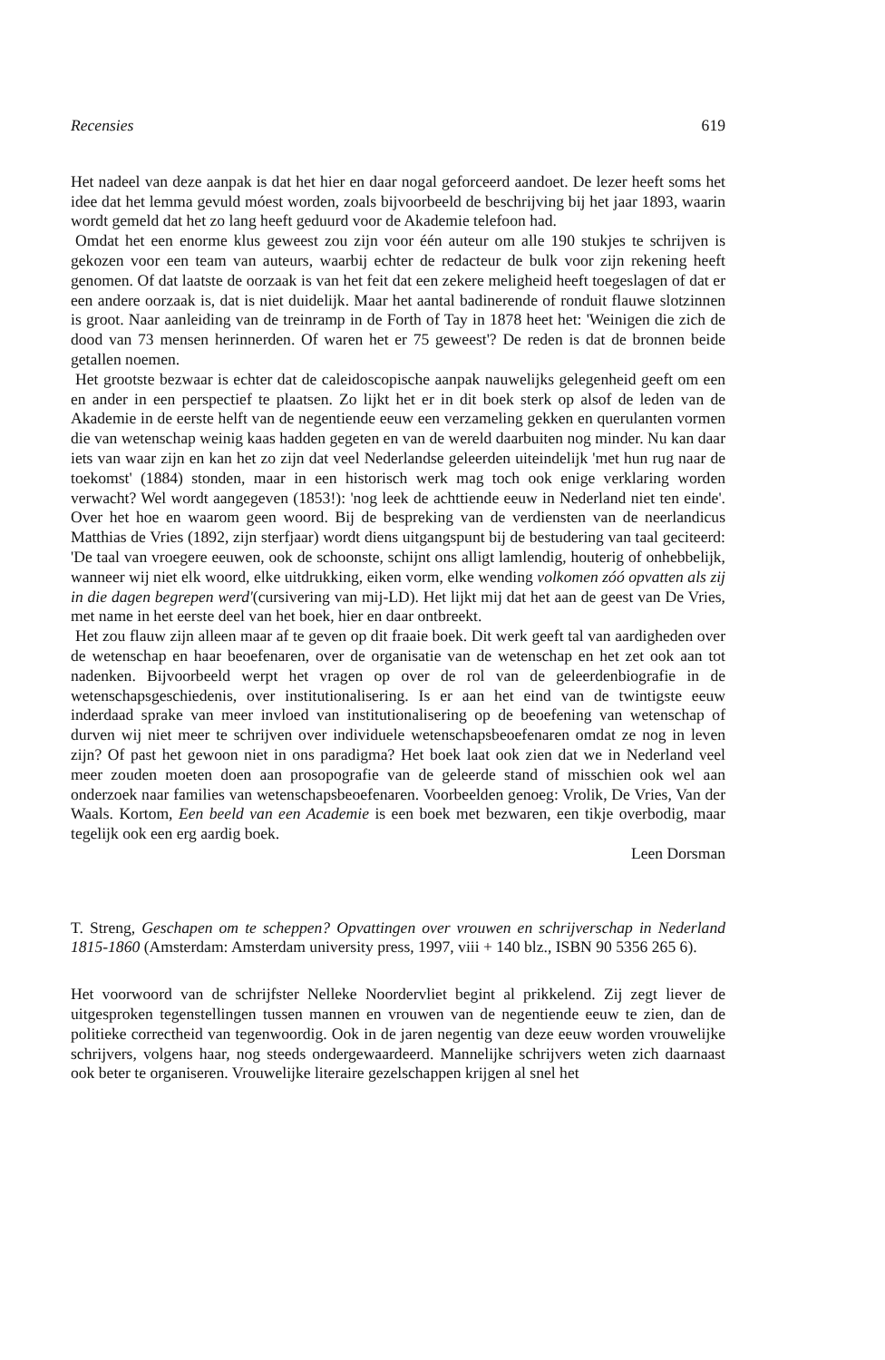Recensies 619
Het nadeel van deze aanpak is dat het hier en daar nogal geforceerd aandoet. De lezer heeft soms het idee dat het lemma gevuld móest worden, zoals bijvoorbeeld de beschrijving bij het jaar 1893, waarin wordt gemeld dat het zo lang heeft geduurd voor de Akademie telefoon had.
Omdat het een enorme klus geweest zou zijn voor één auteur om alle 190 stukjes te schrijven is gekozen voor een team van auteurs, waarbij echter de redacteur de bulk voor zijn rekening heeft genomen. Of dat laatste de oorzaak is van het feit dat een zekere meligheid heeft toegeslagen of dat er een andere oorzaak is, dat is niet duidelijk. Maar het aantal badinerende of ronduit flauwe slotzinnen is groot. Naar aanleiding van de treinramp in de Forth of Tay in 1878 heet het: 'Weinigen die zich de dood van 73 mensen herinnerden. Of waren het er 75 geweest'? De reden is dat de bronnen beide getallen noemen.
Het grootste bezwaar is echter dat de caleidoscopische aanpak nauwelijks gelegenheid geeft om een en ander in een perspectief te plaatsen. Zo lijkt het er in dit boek sterk op alsof de leden van de Akademie in de eerste helft van de negentiende eeuw een verzameling gekken en querulanten vormen die van wetenschap weinig kaas hadden gegeten en van de wereld daarbuiten nog minder. Nu kan daar iets van waar zijn en kan het zo zijn dat veel Nederlandse geleerden uiteindelijk 'met hun rug naar de toekomst' (1884) stonden, maar in een historisch werk mag toch ook enige verklaring worden verwacht? Wel wordt aangegeven (1853!): 'nog leek de achttiende eeuw in Nederland niet ten einde'. Over het hoe en waarom geen woord. Bij de bespreking van de verdiensten van de neerlandicus Matthias de Vries (1892, zijn sterfjaar) wordt diens uitgangspunt bij de bestudering van taal geciteerd: 'De taal van vroegere eeuwen, ook de schoonste, schijnt ons alligt lamlendig, houterig of onhebbelijk, wanneer wij niet elk woord, elke uitdrukking, eiken vorm, elke wending volkomen zóó opvatten als zij in die dagen begrepen werd'(cursivering van mij-LD). Het lijkt mij dat het aan de geest van De Vries, met name in het eerste deel van het boek, hier en daar ontbreekt.
Het zou flauw zijn alleen maar af te geven op dit fraaie boek. Dit werk geeft tal van aardigheden over de wetenschap en haar beoefenaren, over de organisatie van de wetenschap en het zet ook aan tot nadenken. Bijvoorbeeld werpt het vragen op over de rol van de geleerdenbiografie in de wetenschapsgeschiedenis, over institutionalisering. Is er aan het eind van de twintigste eeuw inderdaad sprake van meer invloed van institutionalisering op de beoefening van wetenschap of durven wij niet meer te schrijven over individuele wetenschapsbeoefenaren omdat ze nog in leven zijn? Of past het gewoon niet in ons paradigma? Het boek laat ook zien dat we in Nederland veel meer zouden moeten doen aan prosopografie van de geleerde stand of misschien ook wel aan onderzoek naar families van wetenschapsbeoefenaren. Voorbeelden genoeg: Vrolik, De Vries, Van der Waals. Kortom, Een beeld van een Academie is een boek met bezwaren, een tikje overbodig, maar tegelijk ook een erg aardig boek.
Leen Dorsman
T. Streng, Geschapen om te scheppen? Opvattingen over vrouwen en schrijverschap in Nederland 1815-1860 (Amsterdam: Amsterdam university press, 1997, viii + 140 blz., ISBN 90 5356 265 6).
Het voorwoord van de schrijfster Nelleke Noordervliet begint al prikkelend. Zij zegt liever de uitgesproken tegenstellingen tussen mannen en vrouwen van de negentiende eeuw te zien, dan de politieke correctheid van tegenwoordig. Ook in de jaren negentig van deze eeuw worden vrouwelijke schrijvers, volgens haar, nog steeds ondergewaardeerd. Mannelijke schrijvers weten zich daarnaast ook beter te organiseren. Vrouwelijke literaire gezelschappen krijgen al snel het